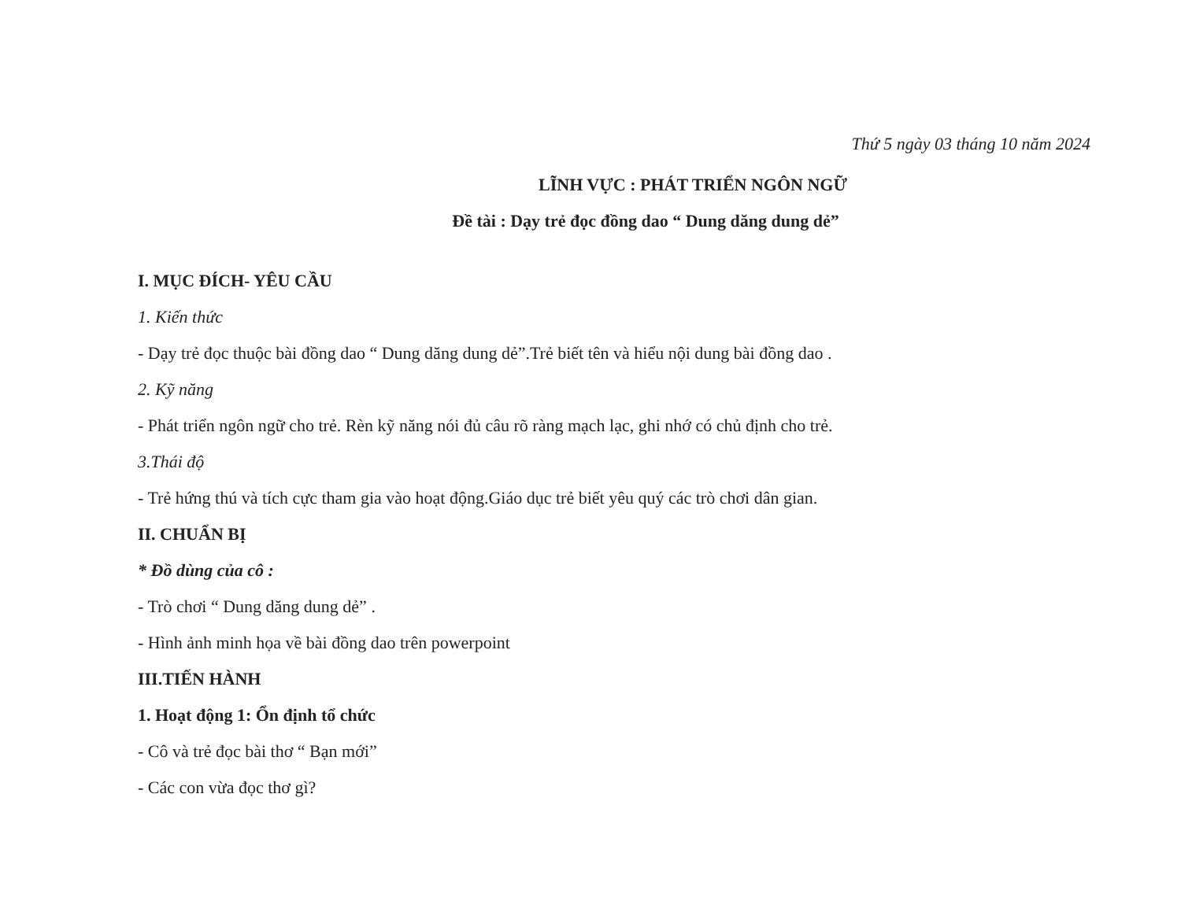Thứ 5 ngày 03 tháng 10 năm 2024
LĨNH VỰC : PHÁT TRIỂN NGÔN NGỮ
Đề tài : Dạy trẻ đọc đồng dao “ Dung dăng dung dẻ”
I. MỤC ĐÍCH- YÊU CẦU
1. Kiến thức
- Dạy trẻ đọc thuộc bài đồng dao “ Dung dăng dung dẻ”.Trẻ biết tên và hiểu nội dung bài đồng dao .
2. Kỹ năng
- Phát triển ngôn ngữ cho trẻ. Rèn kỹ năng nói đủ câu rõ ràng mạch lạc, ghi nhớ có chủ định cho trẻ.
3.Thái độ
- Trẻ hứng thú và tích cực tham gia vào hoạt động.Giáo dục trẻ biết yêu quý các trò chơi dân gian.
II. CHUẨN BỊ
* Đồ dùng của cô :
- Trò chơi “ Dung dăng dung dẻ” .
- Hình ảnh minh họa về bài đồng dao trên powerpoint
III.TIẾN HÀNH
1. Hoạt động 1: Ổn định tổ chức
- Cô và trẻ đọc bài thơ “ Bạn mới”
- Các con vừa đọc thơ gì?